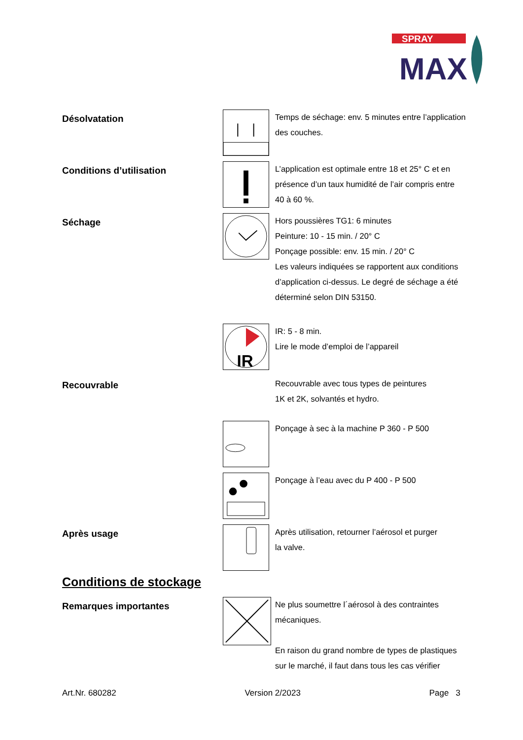SPRAY
MAX
Désolvatation
Temps de séchage: env. 5 minutes entre l’application
des couches.
Conditions d’utilisation
L’application est optimale entre 18 et 25° C et en
présence d’un taux humidité de l’air compris entre
40 à 60 %.
Séchage
Hors poussières TG1: 6 minutes
Peinture: 10 - 15 min. / 20° C
Ponçage possible: env. 15 min. / 20° C
Les valeurs indiquées se rapportent aux conditions
d’application ci-dessus. Le degré de séchage a été
déterminé selon DIN 53150.
IR
IR: 5 - 8 min.
Lire le mode d’emploi de l’appareil
Recouvrable
Recouvrable avec tous types de peintures
1K et 2K, solvantés et hydro.
Ponçage à sec à la machine P 360 - P 500
Ponçage à l’eau avec du P 400 - P 500
Après usage
Après utilisation, retourner l’aérosol et purger
la valve.
Conditions de stockage
Remarques importantes
Ne plus soumettre l´aérosol à des contraintes
mécaniques.
En raison du grand nombre de types de plastiques
sur le marché, il faut dans tous les cas vérifier
Art.Nr. 680282 Version 2/2023 Page 3